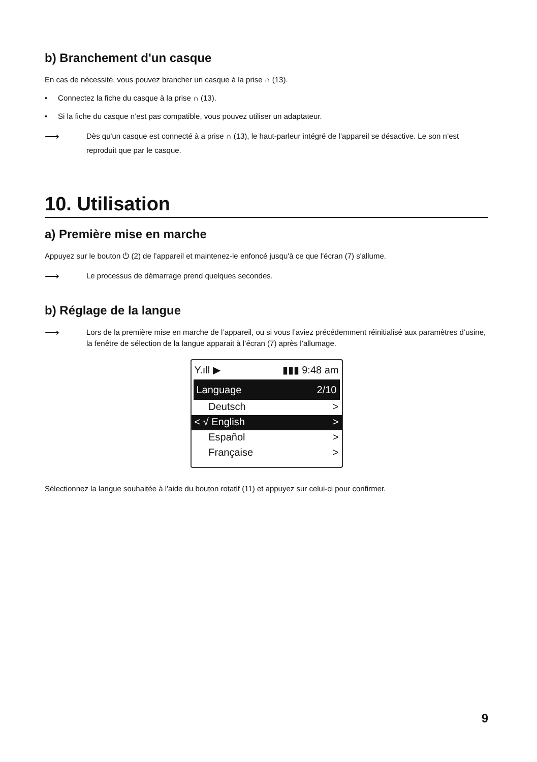b) Branchement d'un casque
En cas de nécessité, vous pouvez brancher un casque à la prise ∩ (13).
• Connectez la fiche du casque à la prise ∩ (13).
• Si la fiche du casque n’est pas compatible, vous pouvez utiliser un adaptateur.
⟶ Dès qu'un casque est connecté à a prise ∩ (13), le haut-parleur intégré de l’appareil se désactive. Le son n’est reproduit que par le casque.
10. Utilisation
a) Première mise en marche
Appuyez sur le bouton ⏻ (2) de l’appareil et maintenez-le enfoncé jusqu'à ce que l'écran (7) s'allume.
⟶ Le processus de démarrage prend quelques secondes.
b) Réglage de la langue
⟶ Lors de la première mise en marche de l’appareil, ou si vous l’aviez précédemment réinitialisé aux paramètres d’usine, la fenêtre de sélection de la langue apparait à l’écran (7) après l’allumage.
Y.ıll ▶ ▮▮▮ 9:48 am
Language 2/10
Deutsch >
< √ English >
Español >
Française >
Sélectionnez la langue souhaitée à l'aide du bouton rotatif (11) et appuyez sur celui-ci pour confirmer.
9